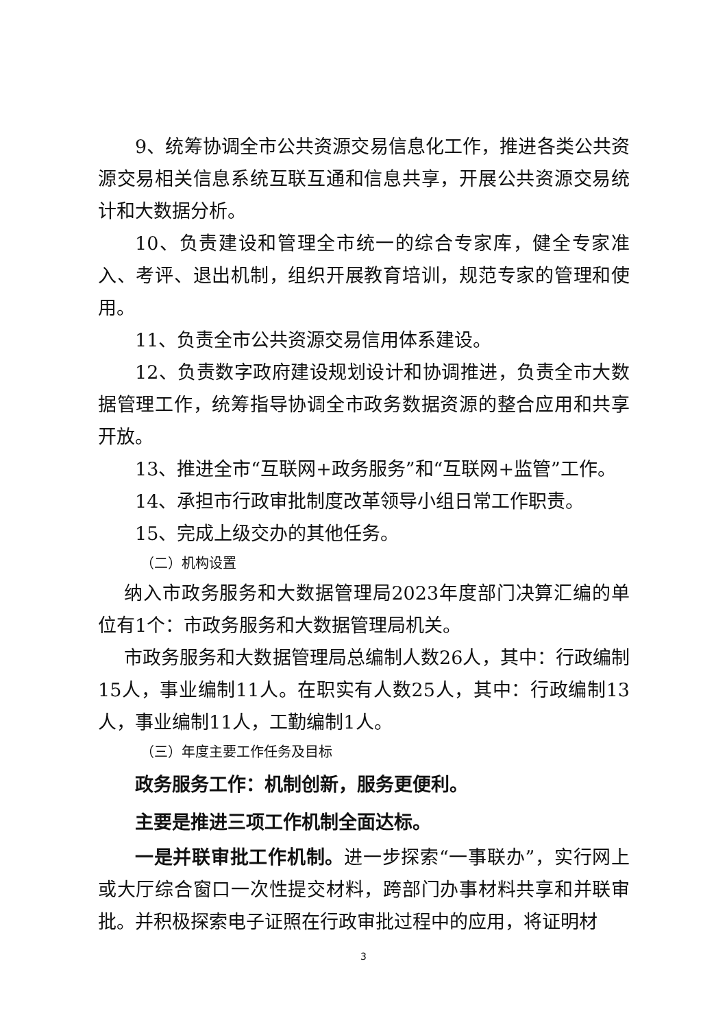9、统筹协调全市公共资源交易信息化工作，推进各类公共资源交易相关信息系统互联互通和信息共享，开展公共资源交易统计和大数据分析。
10、负责建设和管理全市统一的综合专家库，健全专家准入、考评、退出机制，组织开展教育培训，规范专家的管理和使用。
11、负责全市公共资源交易信用体系建设。
12、负责数字政府建设规划设计和协调推进，负责全市大数据管理工作，统筹指导协调全市政务数据资源的整合应用和共享开放。
13、推进全市“互联网+政务服务”和“互联网+监管”工作。
14、承担市行政审批制度改革领导小组日常工作职责。
15、完成上级交办的其他任务。
（二）机构设置
纳入市政务服务和大数据管理局2023年度部门决算汇编的单位有1个：市政务服务和大数据管理局机关。
市政务服务和大数据管理局总编制人数26人，其中：行政编制15人，事业编制11人。在职实有人数25人，其中：行政编制13人，事业编制11人，工勤编制1人。
（三）年度主要工作任务及目标
政务服务工作：机制创新，服务更便利。
主要是推进三项工作机制全面达标。
一是并联审批工作机制。进一步探索“一事联办”，实行网上或大厅综合窗口一次性提交材料，跨部门办事材料共享和并联审批。并积极探索电子证照在行政审批过程中的应用，将证明材
3